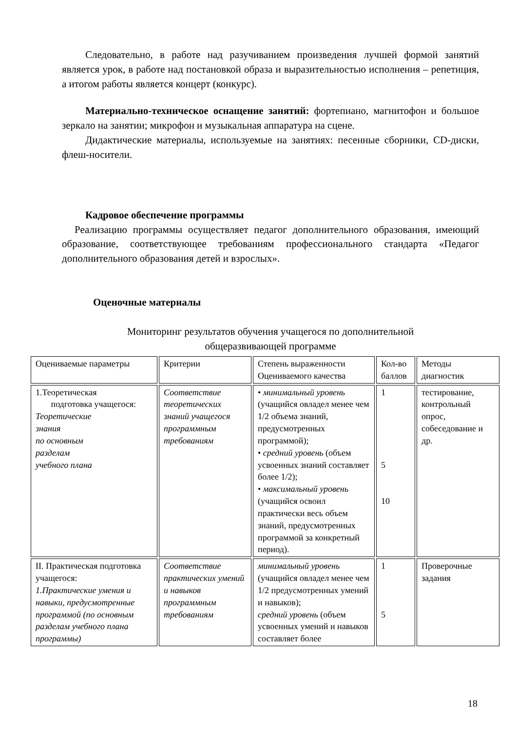Следовательно, в работе над разучиванием произведения лучшей формой занятий является урок, в работе над постановкой образа и выразительностью исполнения – репетиция, а итогом работы является концерт (конкурс).
Материально-техническое оснащение занятий: фортепиано, магнитофон и большое зеркало на занятии; микрофон и музыкальная аппаратура на сцене.
Дидактические материалы, используемые на занятиях: песенные сборники, CD-диски, флеш-носители.
Кадровое обеспечение программы
Реализацию программы осуществляет педагог дополнительного образования, имеющий образование, соответствующее требованиям профессионального стандарта «Педагог дополнительного образования детей и взрослых».
Оценочные материалы
Мониторинг результатов обучения учащегося по дополнительной
общеразвивающей программе
| Оцениваемые параметры | Критерии | Степень выраженности Оцениваемого качества | Кол-во баллов | Методы диагностик |
| 1.Теоретическая подготовка учащегося: Теоретические знания по основным разделам учебного плана | Соответствие теоретических знаний учащегося программным требованиям | • минимальный уровень (учащийся овладел менее чем 1/2 объема знаний, предусмотренных программой); • средний уровень (объем усвоенных знаний составляет более 1/2); • максимальный уровень (учащийся освоил практически весь объем знаний, предусмотренных программой за конкретный период). | 1 5 10 | тестирование, контрольный опрос, собеседование и др. |
| II. Практическая подготовка учащегося: 1.Практические умения и навыки, предусмотренные программой (по основным разделам учебного плана программы) | Соответствие практических умений и навыков программным требованиям | минимальный уровень (учащийся овладел менее чем 1/2 предусмотренных умений и навыков); средний уровень (объем усвоенных умений и навыков составляет более | 1 5 | Проверочные задания |
18